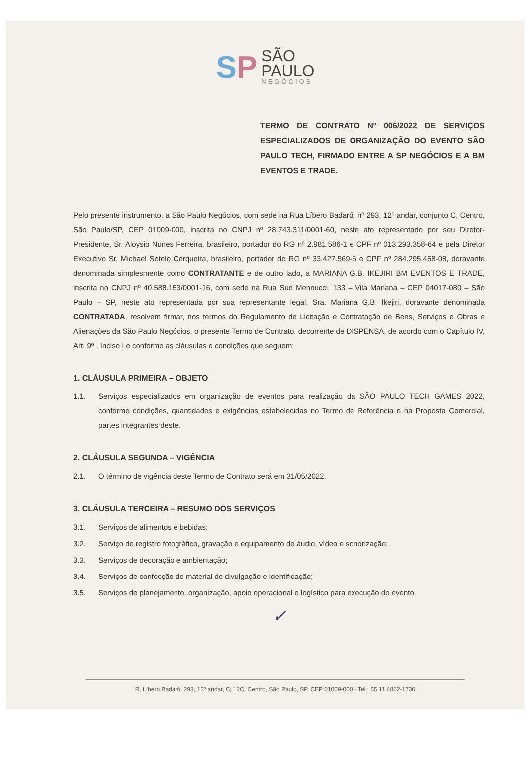SP
SÃO
PAULO NEGÓCIOS
TERMO DE CONTRATO Nº 006/2022 DE SERVIÇOS ESPECIALIZADOS DE ORGANIZAÇÃO DO EVENTO SÃO PAULO TECH, FIRMADO ENTRE A SP NEGÓCIOS E A BM EVENTOS E TRADE.
Pelo presente instrumento, a São Paulo Negócios, com sede na Rua Líbero Badaró, nº 293, 12º andar, conjunto C, Centro, São Paulo/SP, CEP 01009-000, inscrita no CNPJ nº 28.743.311/0001-60, neste ato representado por seu Diretor-Presidente, Sr. Aloysio Nunes Ferreira, brasileiro, portador do RG nº 2.981.586-1 e CPF nº 013.293.358-64 e pela Diretor Executivo Sr. Michael Sotelo Cerqueira, brasileiro, portador do RG nº 33.427.569-6 e CPF nº 284.295.458-08, doravante denominada simplesmente como CONTRATANTE e de outro lado, a MARIANA G.B. IKEJIRI BM EVENTOS E TRADE, inscrita no CNPJ nº 40.588.153/0001-16, com sede na Rua Sud Mennucci, 133 – Vila Mariana – CEP 04017-080 – São Paulo – SP, neste ato representada por sua representante legal, Sra. Mariana G.B. Ikejiri, doravante denominada CONTRATADA, resolvem firmar, nos termos do Regulamento de Licitação e Contratação de Bens, Serviços e Obras e Alienações da São Paulo Negócios, o presente Termo de Contrato, decorrente de DISPENSA, de acordo com o Capítulo IV, Art. 9º , Inciso I e conforme as cláusulas e condições que seguem:
1. CLÁUSULA PRIMEIRA – OBJETO
1.1. Serviços especializados em organização de eventos para realização da SÃO PAULO TECH GAMES 2022, conforme condições, quantidades e exigências estabelecidas no Termo de Referência e na Proposta Comercial, partes integrantes deste.
2. CLÁUSULA SEGUNDA – VIGÊNCIA
2.1. O término de vigência deste Termo de Contrato será em 31/05/2022.
3. CLÁUSULA TERCEIRA – RESUMO DOS SERVIÇOS
3.1. Serviços de alimentos e bebidas;
3.2. Serviço de registro fotográfico, gravação e equipamento de áudio, vídeo e sonorização;
3.3. Serviços de decoração e ambientação;
3.4. Serviços de confecção de material de divulgação e identificação;
3.5. Serviços de planejamento, organização, apoio operacional e logístico para execução do evento.
✓
R. Líbero Badaró, 293, 12º andar, Cj 12C, Centro, São Paulo, SP, CEP 01009-000 - Tel.: 55 11 4862-1730